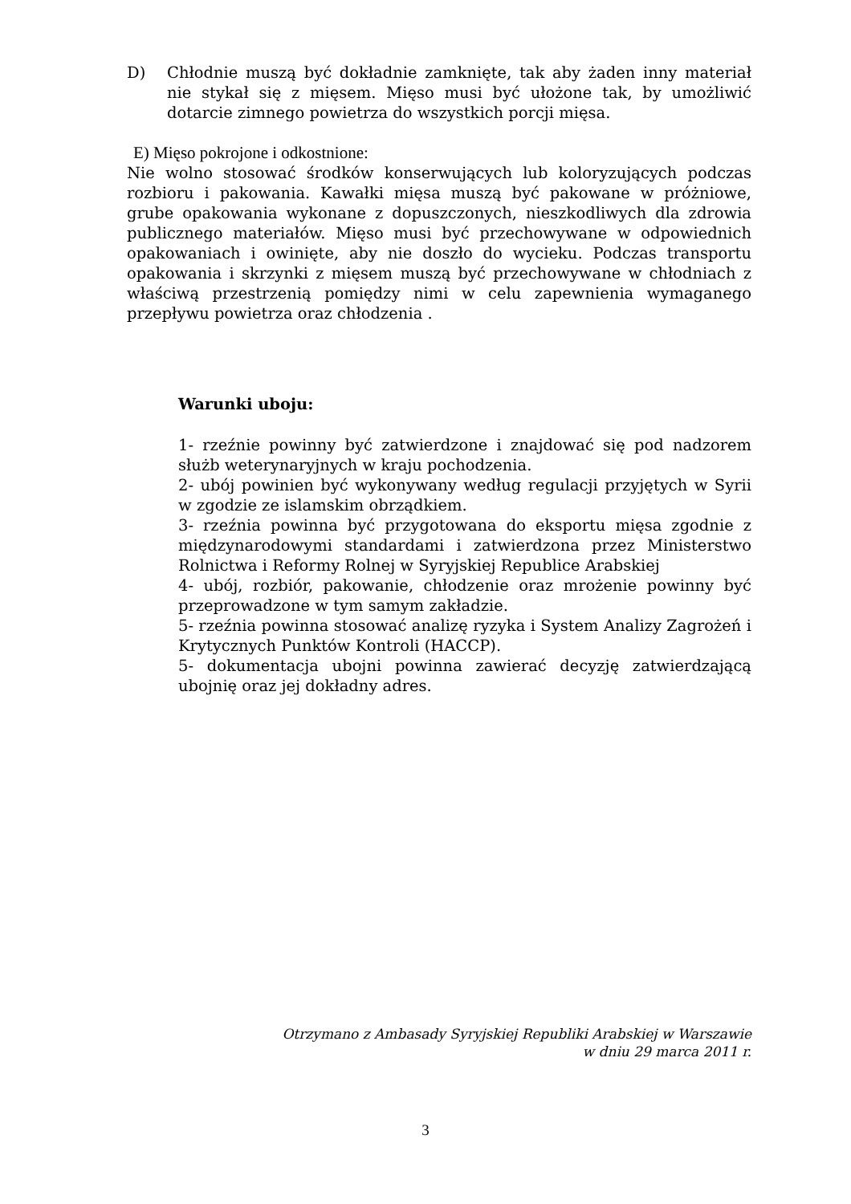D) Chłodnie muszą być dokładnie zamknięte, tak aby żaden inny materiał nie stykał się z mięsem. Mięso musi być ułożone tak, by umożliwić dotarcie zimnego powietrza do wszystkich porcji mięsa.
E) Mięso pokrojone i odkostnione:
Nie wolno stosować środków konserwujących lub koloryzujących podczas rozbioru i pakowania. Kawałki mięsa muszą być pakowane w próżniowe, grube opakowania wykonane z dopuszczonych, nieszkodliwych dla zdrowia publicznego materiałów. Mięso musi być przechowywane w odpowiednich opakowaniach i owinięte, aby nie doszło do wycieku. Podczas transportu opakowania i skrzynki z mięsem muszą być przechowywane w chłodniach z właściwą przestrzenią pomiędzy nimi w celu zapewnienia wymaganego przepływu powietrza oraz chłodzenia .
Warunki uboju:
1- rzeźnie powinny być zatwierdzone i znajdować się pod nadzorem służb weterynaryjnych w kraju pochodzenia.
2- ubój powinien być wykonywany według regulacji przyjętych w Syrii w zgodzie ze islamskim obrządkiem.
3- rzeźnia powinna być przygotowana do eksportu mięsa zgodnie z międzynarodowymi standardami i zatwierdzona przez Ministerstwo Rolnictwa i Reformy Rolnej w Syryjskiej Republice Arabskiej
4- ubój, rozbiór, pakowanie, chłodzenie oraz mrożenie powinny być przeprowadzone w tym samym zakładzie.
5- rzeźnia powinna stosować analizę ryzyka i System Analizy Zagrożeń i Krytycznych Punktów Kontroli (HACCP).
5- dokumentacja ubojni powinna zawierać decyzję zatwierdzającą ubojnię oraz jej dokładny adres.
Otrzymano z Ambasady Syryjskiej Republiki Arabskiej w Warszawie
w dniu 29 marca 2011 r.
3